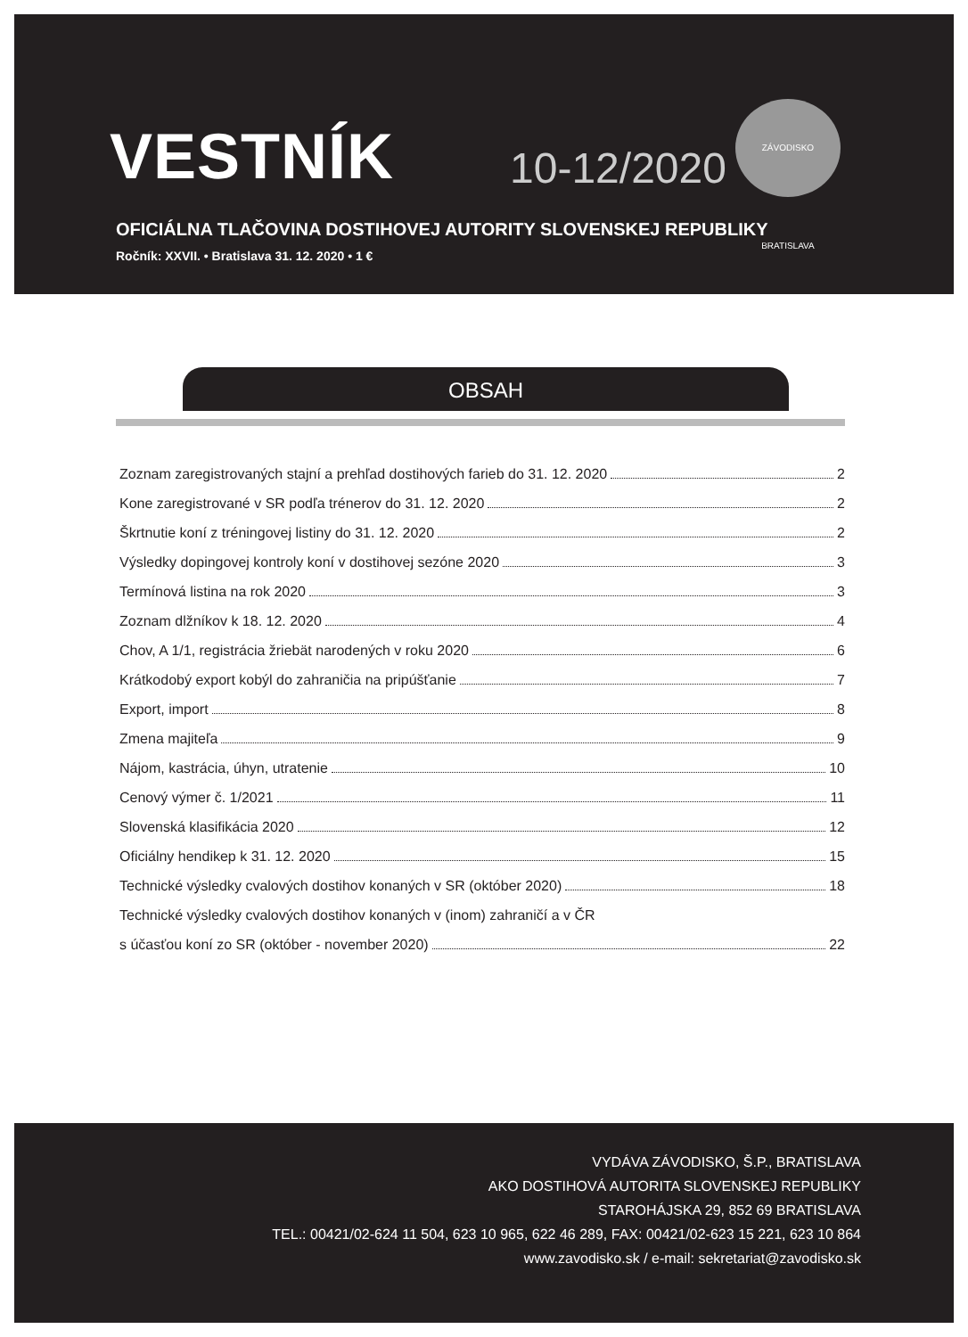VESTNÍK 10-12/2020 ZÁVODISKO BRATISLAVA
OFICIÁLNA TLAČOVINA DOSTIHOVEJ AUTORITY SLOVENSKEJ REPUBLIKY
Ročník: XXVII. • Bratislava 31. 12. 2020 • 1 €
OBSAH
Zoznam zaregistrovaných stajní a prehľad dostihových farieb do 31. 12. 2020 2
Kone zaregistrované v SR podľa trénerov do 31. 12. 2020 2
Škrtnutie koní z tréningovej listiny do 31. 12. 2020 2
Výsledky dopingovej kontroly koní v dostihovej sezóne 2020 3
Termínová listina na rok 2020 3
Zoznam dlžníkov k 18. 12. 2020 4
Chov, A 1/1, registrácia žriebät narodených v roku 2020 6
Krátkodobý export kobýl do zahraničia na pripúšťanie 7
Export, import 8
Zmena majiteľa 9
Nájom, kastrácia, úhyn, utratenie 10
Cenový výmer č. 1/2021 11
Slovenská klasifikácia 2020 12
Oficiálny hendikep k 31. 12. 2020 15
Technické výsledky cvalových dostihov konaných v SR (október 2020) 18
Technické výsledky cvalových dostihov konaných v (inom) zahraničí a v ČR
s účasťou koní zo SR (október - november 2020) 22
VYDÁVA ZÁVODISKO, Š.P., BRATISLAVA
AKO DOSTIHOVÁ AUTORITA SLOVENSKEJ REPUBLIKY
STAROHÁJSKA 29, 852 69 BRATISLAVA
TEL.: 00421/02-624 11 504, 623 10 965, 622 46 289, FAX: 00421/02-623 15 221, 623 10 864
www.zavodisko.sk / e-mail: sekretariat@zavodisko.sk